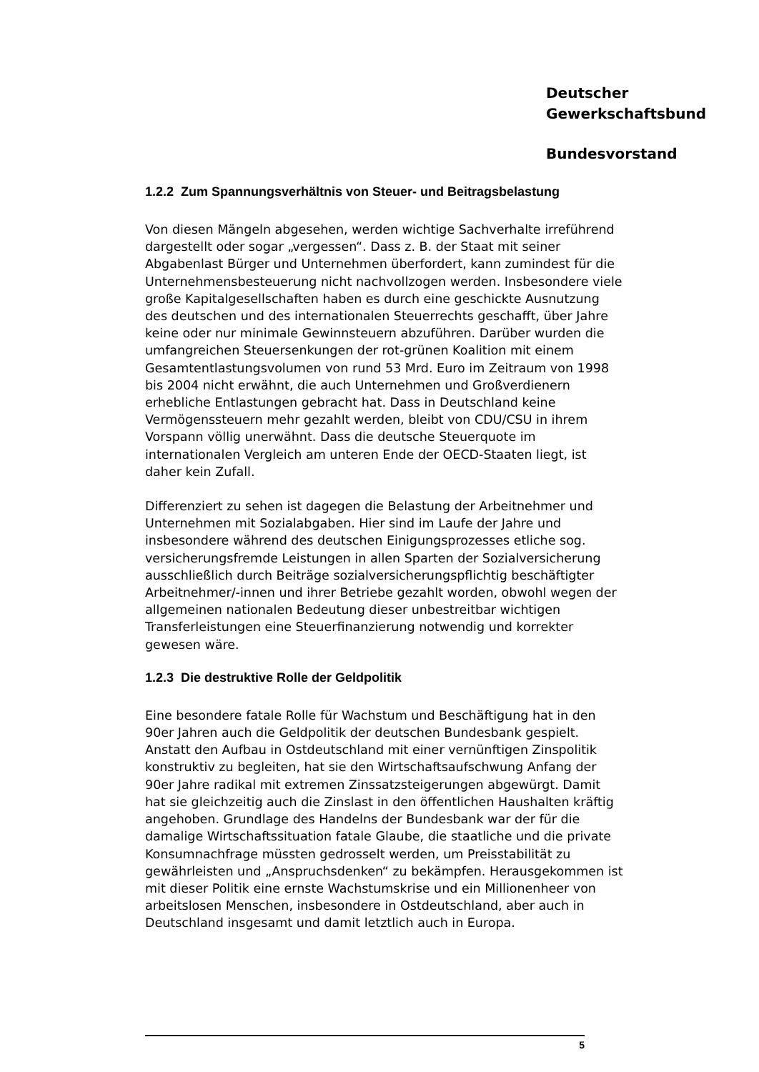Deutscher
Gewerkschaftsbund
Bundesvorstand
1.2.2 Zum Spannungsverhältnis von Steuer- und Beitragsbelastung
Von diesen Mängeln abgesehen, werden wichtige Sachverhalte irreführend dargestellt oder sogar „vergessen“. Dass z. B. der Staat mit seiner Abgabenlast Bürger und Unternehmen überfordert, kann zumindest für die Unternehmensbesteuerung nicht nachvollzogen werden. Insbesondere viele große Kapitalgesellschaften haben es durch eine geschickte Ausnutzung des deutschen und des internationalen Steuerrechts geschafft, über Jahre keine oder nur minimale Gewinnsteuern abzuführen. Darüber wurden die umfangreichen Steuersenkungen der rot-grünen Koalition mit einem Gesamtentlastungsvolumen von rund 53 Mrd. Euro im Zeitraum von 1998 bis 2004 nicht erwähnt, die auch Unternehmen und Großverdienern erhebliche Entlastungen gebracht hat. Dass in Deutschland keine Vermögenssteuern mehr gezahlt werden, bleibt von CDU/CSU in ihrem Vorspann völlig unerwähnt. Dass die deutsche Steuerquote im internationalen Vergleich am unteren Ende der OECD-Staaten liegt, ist daher kein Zufall.
Differenziert zu sehen ist dagegen die Belastung der Arbeitnehmer und Unternehmen mit Sozialabgaben. Hier sind im Laufe der Jahre und insbesondere während des deutschen Einigungsprozesses etliche sog. versicherungsfremde Leistungen in allen Sparten der Sozialversicherung ausschließlich durch Beiträge sozialversicherungspflichtig beschäftigter Arbeitnehmer/-innen und ihrer Betriebe gezahlt worden, obwohl wegen der allgemeinen nationalen Bedeutung dieser unbestreitbar wichtigen Transferleistungen eine Steuerfinanzierung notwendig und korrekter gewesen wäre.
1.2.3 Die destruktive Rolle der Geldpolitik
Eine besondere fatale Rolle für Wachstum und Beschäftigung hat in den 90er Jahren auch die Geldpolitik der deutschen Bundesbank gespielt. Anstatt den Aufbau in Ostdeutschland mit einer vernünftigen Zinspolitik konstruktiv zu begleiten, hat sie den Wirtschaftsaufschwung Anfang der 90er Jahre radikal mit extremen Zinssatzsteigerungen abgewürgt. Damit hat sie gleichzeitig auch die Zinslast in den öffentlichen Haushalten kräftig angehoben. Grundlage des Handelns der Bundesbank war der für die damalige Wirtschaftssituation fatale Glaube, die staatliche und die private Konsumnachfrage müssten gedrosselt werden, um Preisstabilität zu gewährleisten und „Anspruchsdenken“ zu bekämpfen. Herausgekommen ist mit dieser Politik eine ernste Wachstumskrise und ein Millionenheer von arbeitslosen Menschen, insbesondere in Ostdeutschland, aber auch in Deutschland insgesamt und damit letztlich auch in Europa.
5